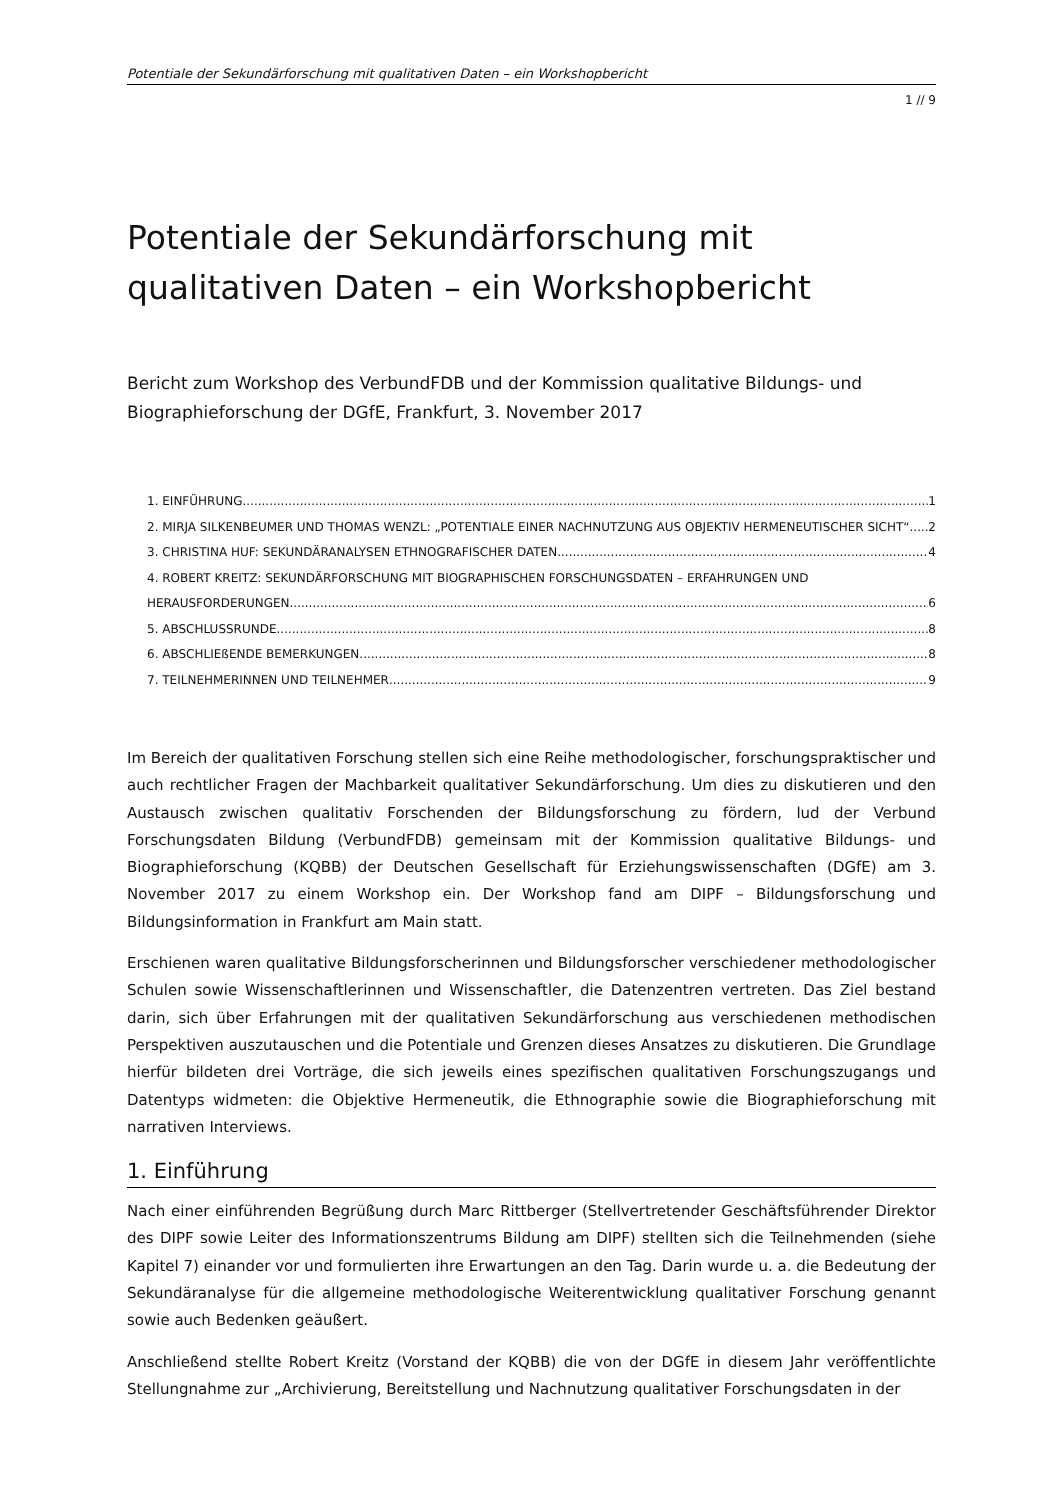Potentiale der Sekundärforschung mit qualitativen Daten – ein Workshopbericht
1 // 9
Potentiale der Sekundärforschung mit qualitativen Daten – ein Workshopbericht
Bericht zum Workshop des VerbundFDB und der Kommission qualitative Bildungs- und Biographieforschung der DGfE, Frankfurt, 3. November 2017
1. EINFÜHRUNG 1
2. MIRJA SILKENBEUMER UND THOMAS WENZL: „POTENTIALE EINER NACHNUTZUNG AUS OBJEKTIV HERMENEUTISCHER SICHT“ 2
3. CHRISTINA HUF: SEKUNDÄRANALYSEN ETHNOGRAFISCHER DATEN 4
4. ROBERT KREITZ: SEKUNDÄRFORSCHUNG MIT BIOGRAPHISCHEN FORSCHUNGSDATEN – ERFAHRUNGEN UND
HERAUSFORDERUNGEN 6
5. ABSCHLUSSRUNDE 8
6. ABSCHLIEßENDE BEMERKUNGEN 8
7. TEILNEHMERINNEN UND TEILNEHMER 9
Im Bereich der qualitativen Forschung stellen sich eine Reihe methodologischer, forschungspraktischer und auch rechtlicher Fragen der Machbarkeit qualitativer Sekundärforschung. Um dies zu diskutieren und den Austausch zwischen qualitativ Forschenden der Bildungsforschung zu fördern, lud der Verbund Forschungsdaten Bildung (VerbundFDB) gemeinsam mit der Kommission qualitative Bildungs- und Biographieforschung (KQBB) der Deutschen Gesellschaft für Erziehungswissenschaften (DGfE) am 3. November 2017 zu einem Workshop ein. Der Workshop fand am DIPF – Bildungsforschung und Bildungsinformation in Frankfurt am Main statt.
Erschienen waren qualitative Bildungsforscherinnen und Bildungsforscher verschiedener methodologischer Schulen sowie Wissenschaftlerinnen und Wissenschaftler, die Datenzentren vertreten. Das Ziel bestand darin, sich über Erfahrungen mit der qualitativen Sekundärforschung aus verschiedenen methodischen Perspektiven auszutauschen und die Potentiale und Grenzen dieses Ansatzes zu diskutieren. Die Grundlage hierfür bildeten drei Vorträge, die sich jeweils eines spezifischen qualitativen Forschungszugangs und Datentyps widmeten: die Objektive Hermeneutik, die Ethnographie sowie die Biographieforschung mit narrativen Interviews.
1. Einführung
Nach einer einführenden Begrüßung durch Marc Rittberger (Stellvertretender Geschäftsführender Direktor des DIPF sowie Leiter des Informationszentrums Bildung am DIPF) stellten sich die Teilnehmenden (siehe Kapitel 7) einander vor und formulierten ihre Erwartungen an den Tag. Darin wurde u. a. die Bedeutung der Sekundäranalyse für die allgemeine methodologische Weiterentwicklung qualitativer Forschung genannt sowie auch Bedenken geäußert.
Anschließend stellte Robert Kreitz (Vorstand der KQBB) die von der DGfE in diesem Jahr veröffentlichte Stellungnahme zur „Archivierung, Bereitstellung und Nachnutzung qualitativer Forschungsdaten in der